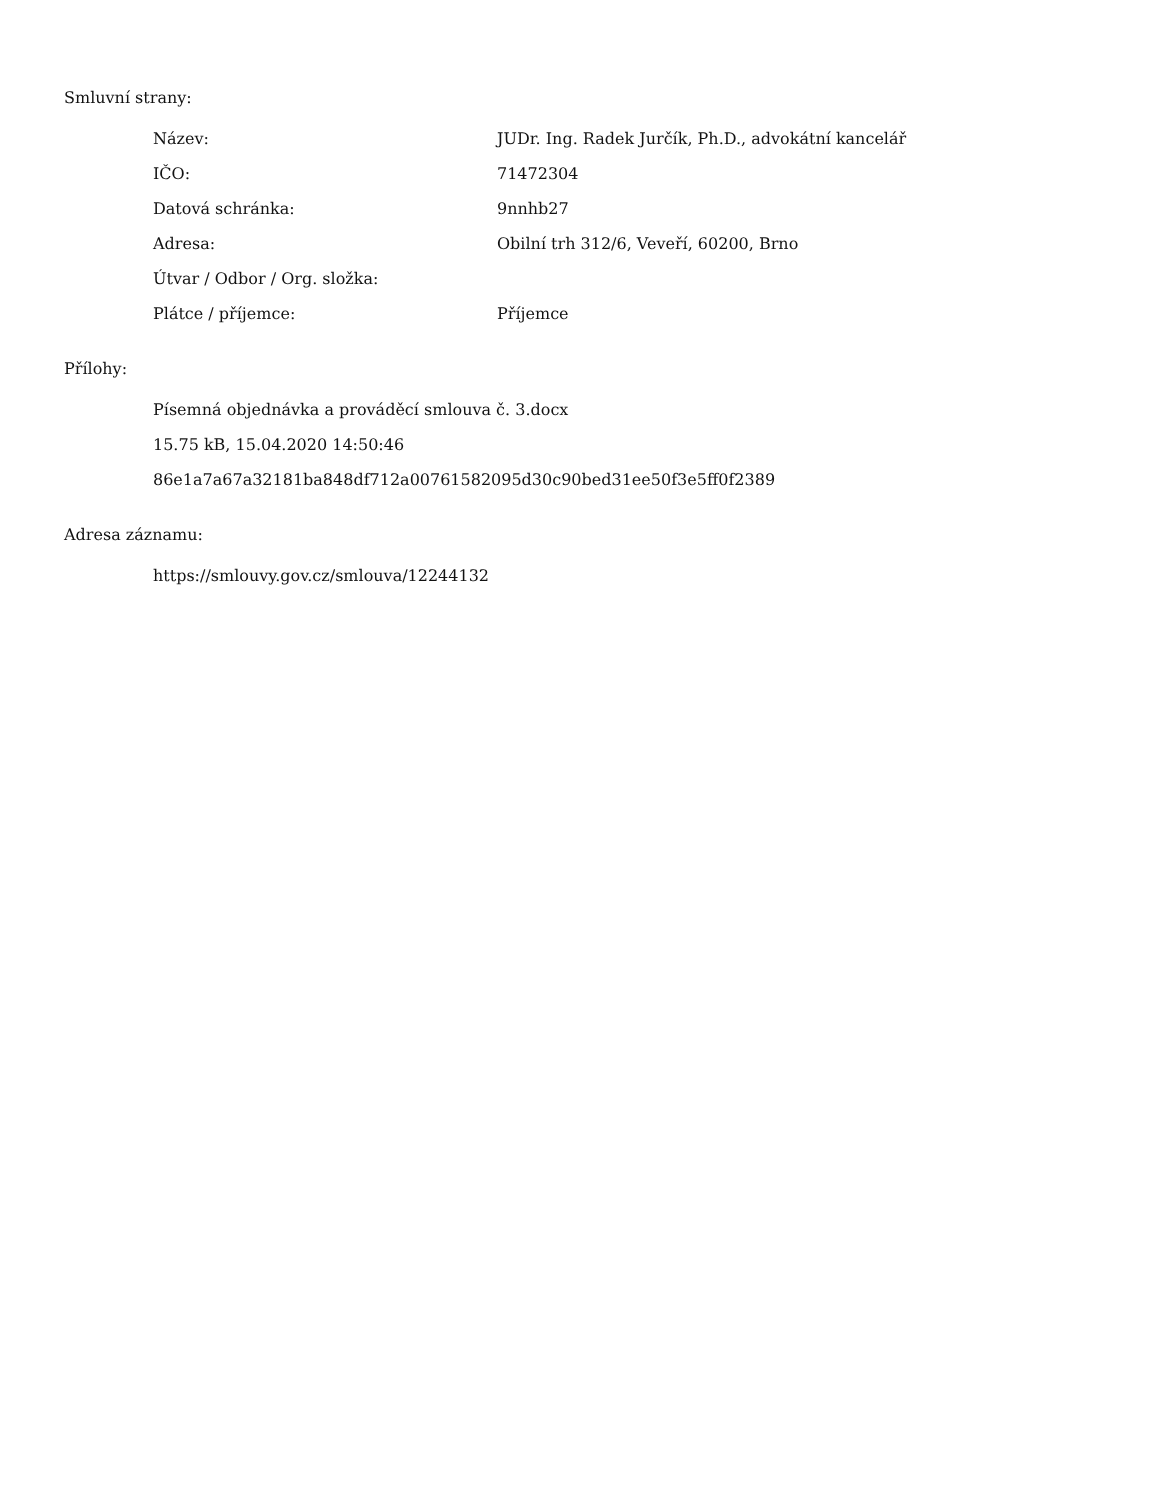Smluvní strany:
| Název: | JUDr. Ing. Radek Jurčík, Ph.D., advokátní kancelář |
| IČO: | 71472304 |
| Datová schránka: | 9nnhb27 |
| Adresa: | Obilní trh 312/6, Veveří, 60200, Brno |
| Útvar / Odbor / Org. složka: | |
| Plátce / příjemce: | Příjemce |
Přílohy:
Písemná objednávka a prováděcí smlouva č. 3.docx
15.75 kB, 15.04.2020 14:50:46
86e1a7a67a32181ba848df712a00761582095d30c90bed31ee50f3e5ff0f2389
Adresa záznamu:
https://smlouvy.gov.cz/smlouva/12244132